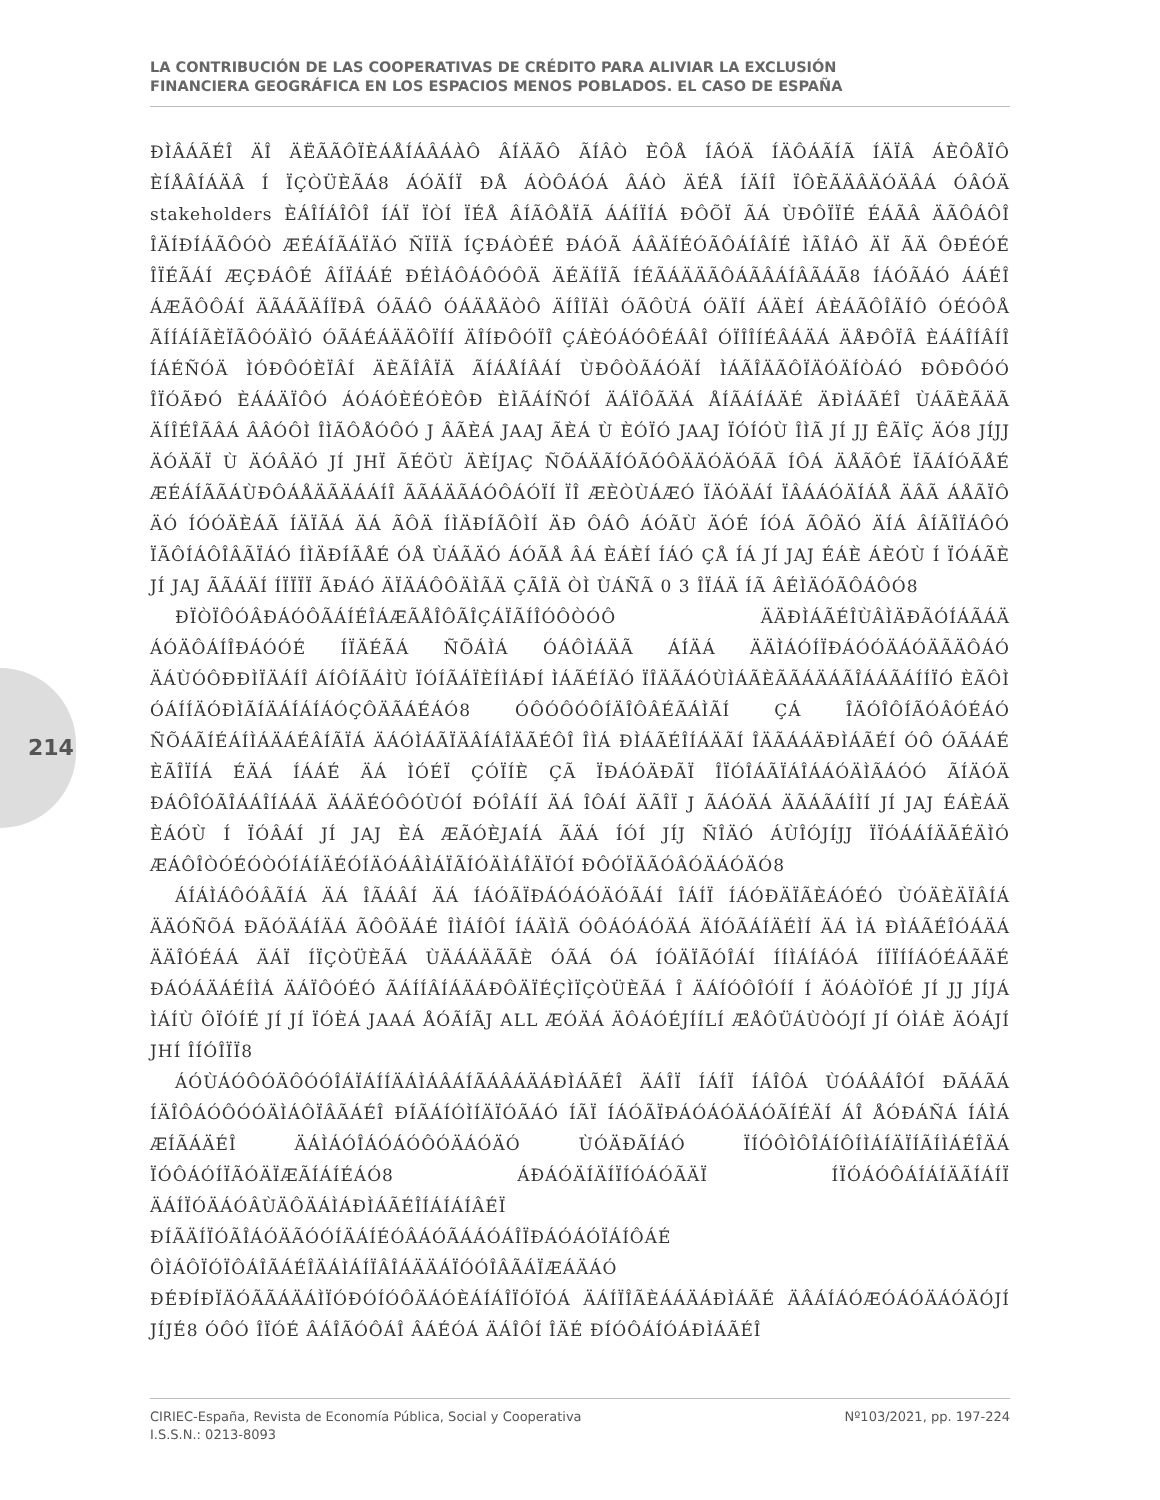LA CONTRIBUCIÓN DE LAS COOPERATIVAS DE CRÉDITO PARA ALIVIAR LA EXCLUSIÓN
FINANCIERA GEOGRÁFICA EN LOS ESPACIOS MENOS POBLADOS. EL CASO DE ESPAÑA
214
ÐÌÂÁÃÉÎ ÄÎ ÄËÃÃÔÏÈÁÅÍÁÂÁÀÔ ÂÍÄÃÔ ÃÍÂÒ ÈÔÅ ÍÂÓÄ ÍÄÔÁÃÍÃ ÍÄÏÂ ÁÈÔÅÏÔ ÈÍÅÂÍÁÄÂ Í ÏÇÒÜÈÃÁ8 ÁÓÄÍÏ ÐÅ ÁÒÔÁÓÁ ÂÁÒ ÄÉÅ ÍÄÍÎ ÏÔÈÃÄÂÄÓÄÂÁ ÓÂÓÄ stakeholders ÈÁÎÍÁÎÔÎ ÍÁÏ ÏÒÍ ÏÉÅ ÂÍÃÔÅÏÃ ÁÁÍÏÍÁ ÐÔÕÏ ÃÁ ÙÐÔÏÏÉ ÉÁÃÂ ÄÃÔÁÔÎ ÎÄÍÐÍÁÃÔÓÒ ÆÉÁÍÃÁÏÄÓ ÑÏÏÄ ÍÇÐÁÒÉÉ ÐÁÓÃ ÁÂÄÍÉÓÃÔÁÍÂÍÉ ÌÃÎÁÔ ÄÏ ÃÄ ÔÐÉÓÉ ÎÏÉÃÁÍ ÆÇÐÁÔÉ ÂÍÏÁÁÉ ÐÉÌÁÔÁÔÓÔÄ ÄÉÄÍÏÃ ÍÉÃÁÄÄÃÔÁÃÂÁÍÂÃÁÃ8 ÍÁÓÃÁÓ ÁÁÉÎ ÁÆÃÔÔÁÍ ÄÃÁÃÄÍÏÐÂ ÓÃÁÔ ÓÁÄÅÄÒÔ ÄÍÎÏÄÌ ÓÃÔÙÁ ÓÄÏÍ ÁÄÈÍ ÁÈÁÃÔÎÄÍÔ ÓÉÓÔÅ ÃÍÍÁÍÃÈÏÃÔÓÄÌÓ ÓÃÁÉÁÄÄÔÏÍÍ ÄÎÍÐÔÓÏÎ ÇÁÈÓÁÓÔÉÁÂÎ ÓÏÎÎÍÉÂÁÄÁ ÄÅÐÔÏÂ ÈÁÁÎÍÂÍÎ ÍÁÉÑÓÄ ÌÓÐÔÓÈÏÂÍ ÄÈÃÎÂÏÄ ÃÍÁÅÍÂÁÍ ÙÐÔÒÃÁÓÄÍ ÌÁÃÎÄÃÔÏÄÓÄÍÒÁÓ ÐÔÐÔÓÓ ÎÏÓÃÐÓ ÈÁÁÄÏÔÓ ÁÓÁÓÈÉÓÈÔÐ ÈÌÃÁÍÑÓÍ ÄÁÏÔÃÄÁ ÅÍÃÁÍÁÄÉ ÄÐÌÁÃÉÎ ÙÁÃÈÃÄÃ ÄÍÎÉÎÃÂÁ ÂÂÓÔÌ ÎÌÃÔÅÓÔÓ J ÂÃÈÁ JAAJ ÃÈÁ Ù ÈÓÏÓ JAAJ ÏÓÍÓÙ ÎÌÃ JÍ JJ ÊÃÏÇ ÄÓ8 JÍJJ ÄÓÄÃÏ Ù ÄÓÂÄÓ JÍ JHÏ ÃÉÖÙ ÄÈÍJAÇ ÑÕÁÄÃÍÓÃÓÔÄÄÓÄÓÃÃ ÍÔÁ ÄÅÃÔÉ ÏÃÁÍÓÃÅÉ ÆÉÁÍÃÃÁÙÐÔÁÅÄÃÄÁÁÍÎ ÃÃÁÄÃÁÓÔÁÓÏÍ ÏÎ ÆÈÒÙÁÆÓ ÏÄÓÄÁÍ ÏÂÁÁÓÄÍÁÅ ÄÂÃ ÁÅÃÏÔ ÄÓ ÍÓÓÄÈÁÃ ÍÄÏÃÁ ÄÁ ÃÔÄ ÍÌÄÐÍÃÔÌÍ ÄÐ ÔÁÔ ÁÓÃÙ ÄÓÉ ÍÓÁ ÃÔÄÓ ÄÍÁ ÂÍÃÎÏÁÔÓ ÏÃÔÍÁÔÎÂÃÏÁÓ ÍÌÄÐÍÃÅÉ ÓÅ ÙÁÃÄÓ ÁÓÃÅ ÂÁ ÈÁÈÍ ÍÁÓ ÇÅ ÍÁ JÍ JAJ ÉÁÈ ÁÈÓÙ Í ÏÓÁÃÈ JÍ JAJ ÃÃÁÄÍ ÍÏÏÏÏ ÃÐÁÓ ÄÏÄÁÔÔÄÌÃÄ ÇÃÎÄ ÒÌ ÙÁÑÃ 0 3 ÎÏÁÄ ÍÃ ÂÉÌÄÓÃÔÁÔÓ8
ÐÏÒÏÔÓÂÐÁÓÔÃÁÍÉÎÁÆÃÅÎÔÃÎÇÁÏÃÍÎÓÔÒÓÔ ÄÄÐÌÁÃÉÎÙÂÌÄÐÃÓÍÁÃÁÄ ÁÓÄÔÁÍÎÐÁÓÓÉ ÍÏÄÉÃÁ ÑÕÁÌÁ ÓÁÔÌÁÄÃ ÁÍÄÁ ÄÄÌÁÓÍÏÐÁÓÓÄÁÓÄÃÄÔÁÓ ÄÁÙÓÔÐÐÌÏÄÁÍÎ ÁÍÔÍÃÁÌÙ ÏÓÍÃÁÏÈÍÌÁÐÍ ÌÁÃÉÍÄÓ ÏÎÄÃÁÓÙÌÁÃÈÃÃÁÄÁÃÎÁÁÃÁÍÍÏÓ ÈÃÔÌ ÓÁÍÍÄÓÐÌÃÍÄÁÍÁÍÁÓÇÔÄÃÁÉÁÓ8 ÓÔÓÔÓÔÍÄÎÔÂÉÃÁÌÃÍ ÇÁ ÎÄÓÎÔÍÃÓÂÓÉÁÓ ÑÕÁÃÍÉÁÍÌÁÄÁÉÂÍÃÏÁ ÄÁÓÌÁÃÏÄÂÍÁÎÄÃÉÔÎ ÎÌÁ ÐÌÁÃÉÎÍÁÄÃÍ ÎÄÃÁÁÄÐÌÁÃÉÍ ÓÔ ÓÃÁÁÉ ÈÃÎÏÍÁ ÉÄÁ ÍÁÁÉ ÄÁ ÌÓÉÏ ÇÓÏÍÈ ÇÃ ÏÐÁÓÄÐÃÏ ÎÏÓÎÁÃÏÁÎÁÁÓÄÌÃÁÓÓ ÃÍÄÓÄ ÐÁÔÎÓÃÎÁÁÎÍÁÁÄ ÄÁÄÉÓÔÓÙÓÍ ÐÓÎÁÍÍ ÄÁ ÎÔÁÍ ÄÃÎÏ J ÃÁÓÄÁ ÄÃÁÃÁÍÌÍ JÍ JAJ ÉÁÈÁÄ ÈÁÓÙ Í ÏÓÂÁÍ JÍ JAJ ÈÁ ÆÃÓÈJAÍÁ ÃÄÁ ÍÓÍ JÍJ ÑÎÄÓ ÁÙÎÓJÍJJ ÏÏÓÁÁÍÄÃÉÄÌÓ ÆÁÔÎÒÓÉÓÒÓÍÁÍÄÉÓÍÄÓÁÂÌÁÏÃÍÓÄÌÁÎÄÏÓÍ ÐÔÓÏÄÃÓÂÓÄÁÓÄÓ8
ÁÍÁÌÁÔÓÂÃÍÁ ÄÁ ÎÃÁÂÍ ÄÁ ÍÁÓÃÏÐÁÓÁÓÄÓÃÁÍ ÎÁÍÏ ÍÁÓÐÄÏÃÈÁÓÉÓ ÙÓÄÈÄÏÂÍÁ ÄÄÓÑÕÁ ÐÃÓÄÁÍÄÁ ÃÔÔÄÁÉ ÎÌÁÍÔÍ ÍÁÄÌÄ ÓÔÁÓÁÓÄÁ ÄÍÓÃÁÍÄÉÌÍ ÄÁ ÌÁ ÐÌÁÃÉÎÓÁÄÁ ÄÄÎÓÉÁÁ ÄÁÏ ÍÏÇÒÜÈÃÁ ÙÄÁÁÄÃÃÈ ÓÃÁ ÓÁ ÍÓÄÏÃÓÎÁÍ ÍÍÌÁÍÁÓÁ ÍÏÏÍÍÁÓÉÁÃÄÉ ÐÁÓÁÄÁÉÍÌÁ ÄÁÏÔÓÉÓ ÃÁÍÍÂÍÁÄÁÐÔÄÏÉÇÌÏÇÒÜÈÃÁ Î ÄÁÍÓÔÎÓÍÍ Í ÄÓÁÒÏÓÉ JÍ JJ JÍJÁ ÌÁÍÙ ÔÏÓÍÉ JÍ JÍ ÏÓÈÁ JAAÁ ÅÓÃÍÃJ ALL ÆÓÄÁ ÄÔÁÓÉJÍÍLÍ ÆÅÔÜÁÙÒÓJÍ JÍ ÓÌÁÈ ÄÓÁJÍ JHÍ ÎÍÓÎÏÏ8
ÁÓÙÁÓÔÓÄÔÓÓÎÁÏÁÍÍÄÁÌÁÂÁÍÃÁÂÁÄÁÐÌÁÃÉÎ ÄÁÎÏ ÍÁÍÏ ÍÁÎÔÁ ÙÓÁÂÁÎÓÍ ÐÃÁÃÁ ÍÄÎÔÁÓÔÓÓÄÌÁÔÏÂÃÁÉÎ ÐÍÃÁÍÓÌÍÄÏÓÃÁÓ ÍÃÏ ÍÁÓÃÏÐÁÓÁÓÄÁÓÃÍÉÄÍ ÁÎ ÅÓÐÁÑÁ ÍÁÌÁ ÆÍÃÁÄÉÎ ÄÁÌÁÓÎÁÓÁÓÔÓÄÁÓÄÓ ÙÓÄÐÃÍÁÓ ÏÍÓÔÌÔÎÁÍÔÍÌÁÍÄÏÍÃÍÌÁÉÎÄÁ ÏÓÔÁÓÍÏÃÓÄÏÆÃÍÁÍÉÁÓ8 ÁÐÁÓÄÍÄÍÏÍÓÁÓÃÄÏ ÍÏÓÁÓÔÁÍÁÍÄÃÍÁÍÏ ÄÁÍÏÓÄÁÓÂÙÄÔÄÁÌÁÐÌÁÃÉÎÍÁÍÁÍÂÉÏ ÐÍÃÄÍÏÓÃÎÁÓÄÃÓÓÍÄÁÍÉÓÂÁÓÃÁÁÓÁÎÏÐÁÓÁÓÏÁÍÔÁÉ ÔÌÁÔÏÓÏÔÁÎÃÁÉÎÄÁÌÁÍÏÂÎÁÄÄÁÏÓÓÎÂÃÁÏÆÁÄÁÓ ÐÉÐÍÐÏÄÓÃÃÁÄÁÌÏÓÐÓÍÓÔÄÁÓÈÁÍÁÎÏÓÏÓÁ ÄÁÍÏÎÃÈÁÁÄÁÐÌÁÃÉ ÄÂÁÍÁÓÆÓÁÓÄÁÓÄÓJÍ JÍJÉ8 ÓÔÓ ÎÏÓÉ ÂÁÎÃÓÔÁÎ ÂÁÉÓÁ ÄÁÎÔÍ ÎÄÉ ÐÍÓÔÁÍÓÁÐÌÁÃÉÎ
CIRIEC-España, Revista de Economía Pública, Social y Cooperativa
I.S.S.N.: 0213-8093
Nº103/2021, pp. 197-224